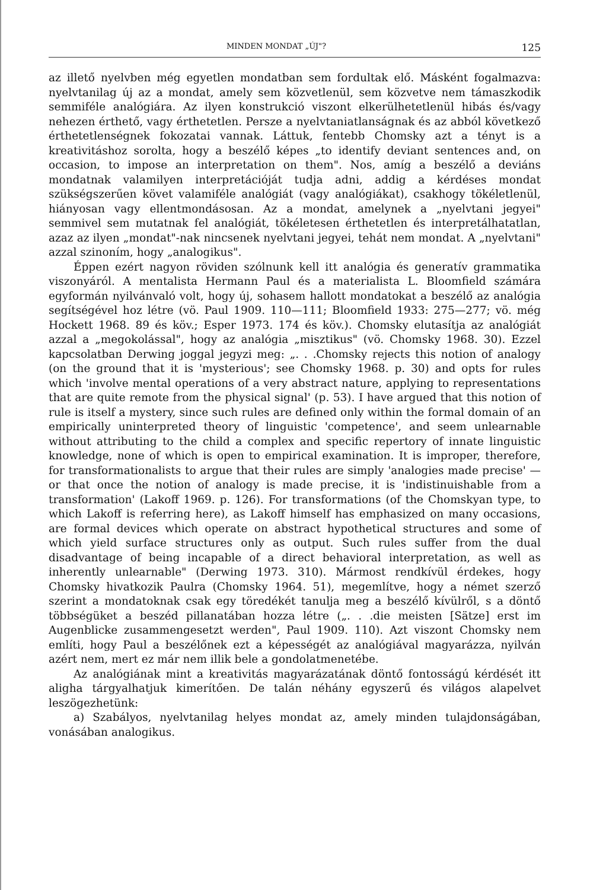MINDEN MONDAT „ÚJ"? 125
az illető nyelvben még egyetlen mondatban sem fordultak elő. Másként fogalmazva: nyelvtanilag új az a mondat, amely sem közvetlenül, sem közvetve nem támaszkodik semmiféle analógiára. Az ilyen konstrukció viszont elkerülhetetlenül hibás és/vagy nehezen érthető, vagy érthetetlen. Persze a nyelvtaniatlanságnak és az abból következő érthetetlenségnek fokozatai vannak. Láttuk, fentebb Chomsky azt a tényt is a kreativitáshoz sorolta, hogy a beszélő képes „to identify deviant sentences and, on occasion, to impose an interpretation on them". Nos, amíg a beszélő a deviáns mondatnak valamilyen interpretációját tudja adni, addig a kérdéses mondat szükségszerűen követ valamiféle analógiát (vagy analógiákat), csakhogy tökéletlenül, hiányosan vagy ellentmondásosan. Az a mondat, amelynek a „nyelvtani jegyei" semmivel sem mutatnak fel analógiát, tökéletesen érthetetlen és interpretálhatatlan, azaz az ilyen „mondat"-nak nincsenek nyelvtani jegyei, tehát nem mondat. A „nyelvtani" azzal szinoním, hogy „analogikus".
Éppen ezért nagyon röviden szólnunk kell itt analógia és generatív grammatika viszonyáról. A mentalista Hermann Paul és a materialista L. Bloomfield számára egyformán nyilvánvaló volt, hogy új, sohasem hallott mondatokat a beszélő az analógia segítségével hoz létre (vö. Paul 1909. 110—111; Bloomfield 1933: 275—277; vö. még Hockett 1968. 89 és köv.; Esper 1973. 174 és köv.). Chomsky elutasítja az analógiát azzal a „megokolással", hogy az analógia „misztikus" (vö. Chomsky 1968. 30). Ezzel kapcsolatban Derwing joggal jegyzi meg: „. . .Chomsky rejects this notion of analogy (on the ground that it is 'mysterious'; see Chomsky 1968. p. 30) and opts for rules which 'involve mental operations of a very abstract nature, applying to representations that are quite remote from the physical signal' (p. 53). I have argued that this notion of rule is itself a mystery, since such rules are defined only within the formal domain of an empirically uninterpreted theory of linguistic 'competence', and seem unlearnable without attributing to the child a complex and specific repertory of innate linguistic knowledge, none of which is open to empirical examination. It is improper, therefore, for transformationalists to argue that their rules are simply 'analogies made precise' — or that once the notion of analogy is made precise, it is 'indistinuishable from a transformation' (Lakoff 1969. p. 126). For transformations (of the Chomskyan type, to which Lakoff is referring here), as Lakoff himself has emphasized on many occasions, are formal devices which operate on abstract hypothetical structures and some of which yield surface structures only as output. Such rules suffer from the dual disadvantage of being incapable of a direct behavioral interpretation, as well as inherently unlearnable" (Derwing 1973. 310). Mármost rendkívül érdekes, hogy Chomsky hivatkozik Paulra (Chomsky 1964. 51), megemlítve, hogy a német szerző szerint a mondatoknak csak egy töredékét tanulja meg a beszélő kívülről, s a döntő többségüket a beszéd pillanatában hozza létre („. . .die meisten [Sätze] erst im Augenblicke zusammengesetzt werden", Paul 1909. 110). Azt viszont Chomsky nem említi, hogy Paul a beszélőnek ezt a képességét az analógiával magyarázza, nyilván azért nem, mert ez már nem illik bele a gondolatmenetébe.
Az analógiának mint a kreativitás magyarázatának döntő fontosságú kérdését itt aligha tárgyalhatjuk kimerítően. De talán néhány egyszerű és világos alapelvet leszögezhetünk:
a) Szabályos, nyelvtanilag helyes mondat az, amely minden tulajdonságában, vonásában analogikus.